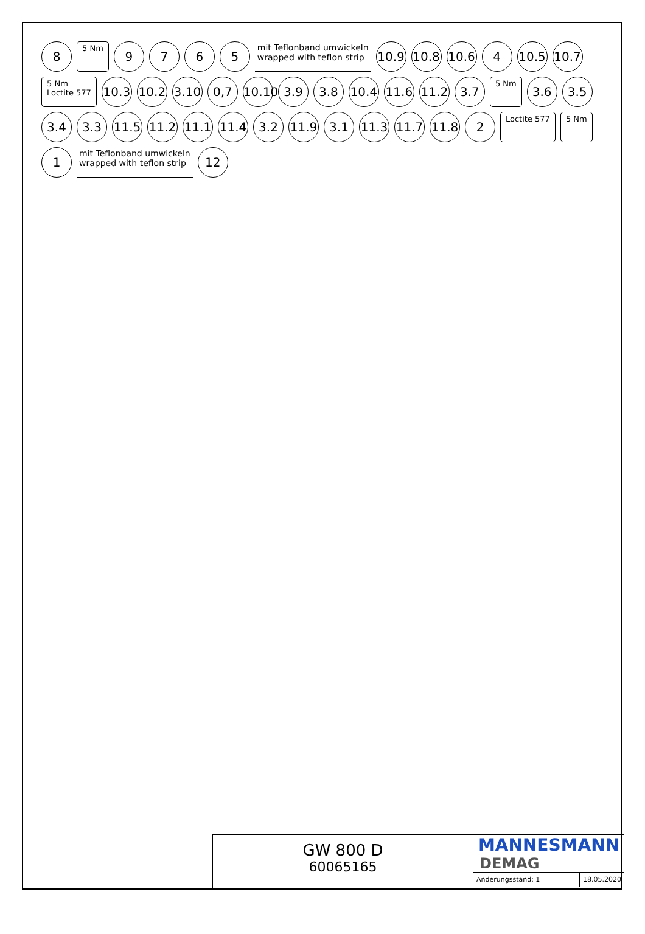8 5 Nm 9765 mit Teflonband umwickeln
wrapped with teflon strip 10.9 10.8 10.6 4 10.5 10.7 5 Nm
Loctite 577 10.3 10.2 3.10 0,7 10.10 3.9 3.8 10.4 11.6 11.2 3.7 5 Nm 3.6 3.5 3.4 3.3 11.5 11.2 11.1 11.4 3.2 11.9 3.1 11.3 11.7 11.8 2 Loctite 577 5 Nm 1 mit Teflonband umwickeln
wrapped with teflon strip 12
GW 800 D
60065165
MANNESMANN
DEMAG
Änderungsstand: 1 18.05.2020